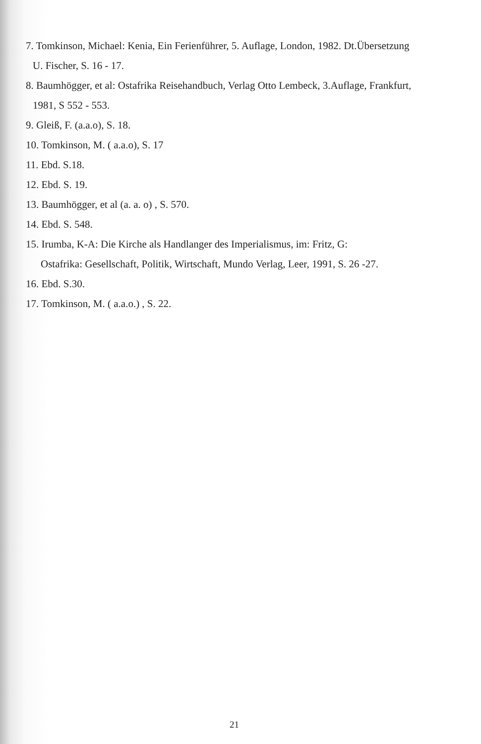7. Tomkinson, Michael: Kenia, Ein Ferienführer, 5. Auflage, London, 1982. Dt.Übersetzung
U. Fischer, S. 16 - 17.
8. Baumhögger, et al: Ostafrika Reisehandbuch, Verlag Otto Lembeck, 3.Auflage, Frankfurt,
1981, S 552 - 553.
9. Gleiß, F. (a.a.o), S. 18.
10. Tomkinson, M. ( a.a.o), S. 17
11. Ebd. S.18.
12. Ebd. S. 19.
13. Baumhögger, et al (a. a. o) , S. 570.
14. Ebd. S. 548.
15. Irumba, K-A: Die Kirche als Handlanger des Imperialismus, im: Fritz, G:
Ostafrika: Gesellschaft, Politik, Wirtschaft, Mundo Verlag, Leer, 1991, S. 26 -27.
16. Ebd. S.30.
17. Tomkinson, M. ( a.a.o.) , S. 22.
21